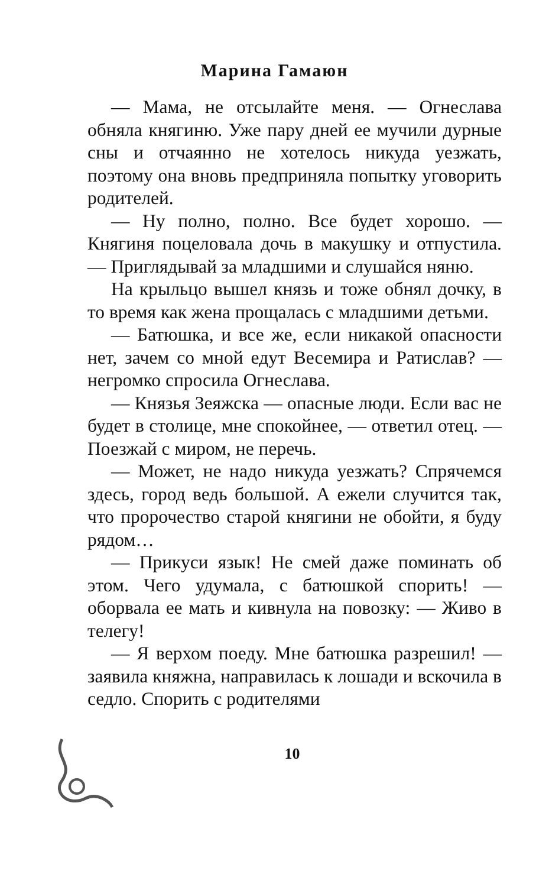Марина Гамаюн
— Мама, не отсылайте меня. — Огнеслава обняла княгиню. Уже пару дней ее мучили дурные сны и отчаянно не хотелось никуда уезжать, поэтому она вновь предприняла попытку уговорить родителей.
— Ну полно, полно. Все будет хорошо. — Княгиня поцеловала дочь в макушку и отпустила. — Приглядывай за младшими и слушайся няню.
На крыльцо вышел князь и тоже обнял дочку, в то время как жена прощалась с младшими детьми.
— Батюшка, и все же, если никакой опасности нет, зачем со мной едут Весемира и Ратислав? — негромко спросила Огнеслава.
— Князья Зеяжска — опасные люди. Если вас не будет в столице, мне спокойнее, — ответил отец. — Поезжай с миром, не перечь.
— Может, не надо никуда уезжать? Спрячемся здесь, город ведь большой. А ежели случится так, что пророчество старой княгини не обойти, я буду рядом…
— Прикуси язык! Не смей даже поминать об этом. Чего удумала, с батюшкой спорить! — оборвала ее мать и кивнула на повозку: — Живо в телегу!
— Я верхом поеду. Мне батюшка разрешил! — заявила княжна, направилась к лошади и вскочила в седло. Спорить с родителями
10